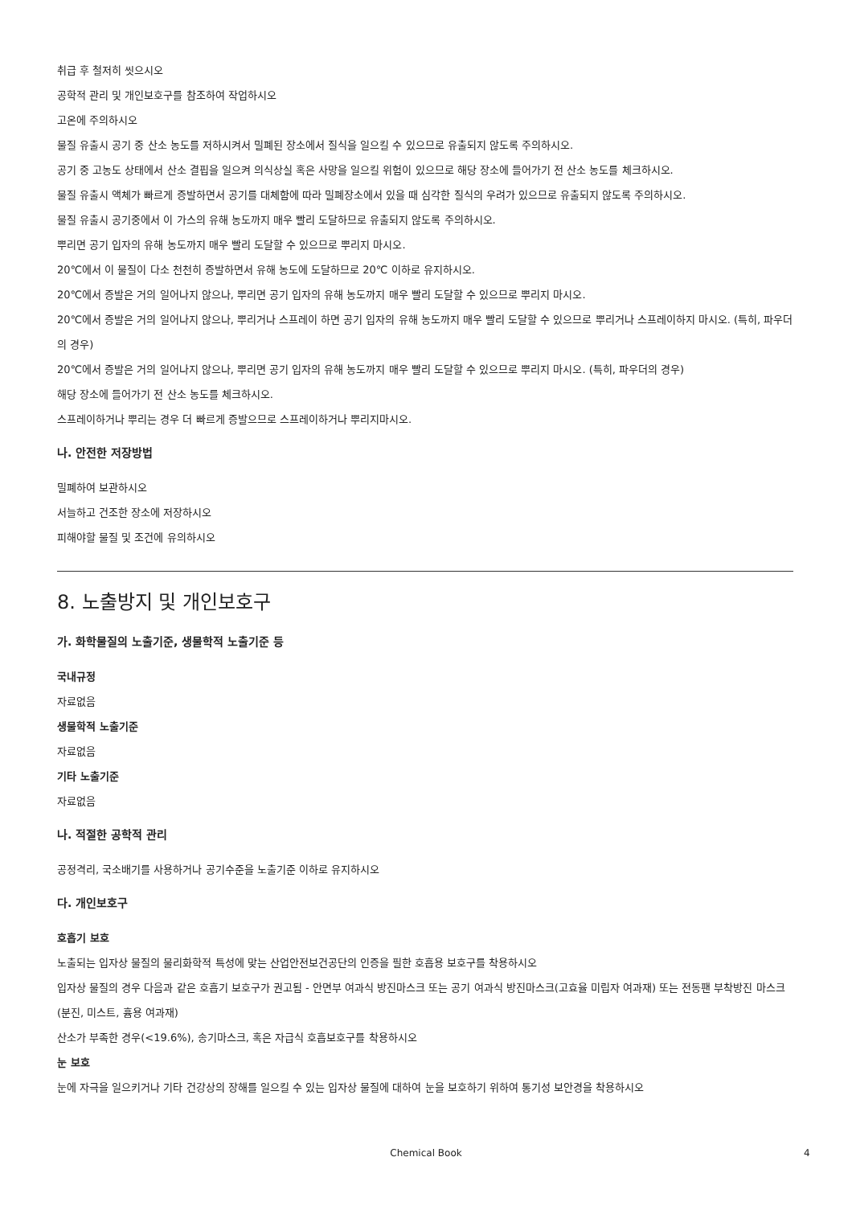취급 후 철저히 씻으시오
공학적 관리 및 개인보호구를 참조하여 작업하시오
고온에 주의하시오
물질 유출시 공기 중 산소 농도를 저하시켜서 밀폐된 장소에서 질식을 일으킬 수 있으므로 유출되지 않도록 주의하시오.
공기 중 고농도 상태에서 산소 결핍을 일으켜 의식상실 혹은 사망을 일으킬 위험이 있으므로 해당 장소에 들어가기 전 산소 농도를 체크하시오.
물질 유출시 액체가 빠르게 증발하면서 공기를 대체함에 따라 밀폐장소에서 있을 때 심각한 질식의 우려가 있으므로 유출되지 않도록 주의하시오.
물질 유출시 공기중에서 이 가스의 유해 농도까지 매우 빨리 도달하므로 유출되지 않도록 주의하시오.
뿌리면 공기 입자의 유해 농도까지 매우 빨리 도달할 수 있으므로 뿌리지 마시오.
20℃에서 이 물질이 다소 천천히 증발하면서 유해 농도에 도달하므로 20℃ 이하로 유지하시오.
20℃에서 증발은 거의 일어나지 않으나, 뿌리면 공기 입자의 유해 농도까지 매우 빨리 도달할 수 있으므로 뿌리지 마시오.
20℃에서 증발은 거의 일어나지 않으나, 뿌리거나 스프레이 하면 공기 입자의 유해 농도까지 매우 빨리 도달할 수 있으므로 뿌리거나 스프레이하지 마시오. (특히, 파우더의 경우)
20℃에서 증발은 거의 일어나지 않으나, 뿌리면 공기 입자의 유해 농도까지 매우 빨리 도달할 수 있으므로 뿌리지 마시오. (특히, 파우더의 경우)
해당 장소에 들어가기 전 산소 농도를 체크하시오.
스프레이하거나 뿌리는 경우 더 빠르게 증발으므로 스프레이하거나 뿌리지마시오.
나. 안전한 저장방법
밀폐하여 보관하시오
서늘하고 건조한 장소에 저장하시오
피해야할 물질 및 조건에 유의하시오
8. 노출방지 및 개인보호구
가. 화학물질의 노출기준, 생물학적 노출기준 등
국내규정
자료없음
생물학적 노출기준
자료없음
기타 노출기준
자료없음
나. 적절한 공학적 관리
공정격리, 국소배기를 사용하거나 공기수준을 노출기준 이하로 유지하시오
다. 개인보호구
호흡기 보호
노출되는 입자상 물질의 물리화학적 특성에 맞는 산업안전보건공단의 인증을 필한 호흡용 보호구를 착용하시오
입자상 물질의 경우 다음과 같은 호흡기 보호구가 권고됨 - 안면부 여과식 방진마스크 또는 공기 여과식 방진마스크(고효율 미립자 여과재) 또는 전동팬 부착방진 마스크(분진, 미스트, 흄용 여과재)
산소가 부족한 경우(<19.6%), 송기마스크, 혹은 자급식 호흡보호구를 착용하시오
눈 보호
눈에 자극을 일으키거나 기타 건강상의 장해를 일으킬 수 있는 입자상 물질에 대하여 눈을 보호하기 위하여 통기성 보안경을 착용하시오
Chemical Book 4